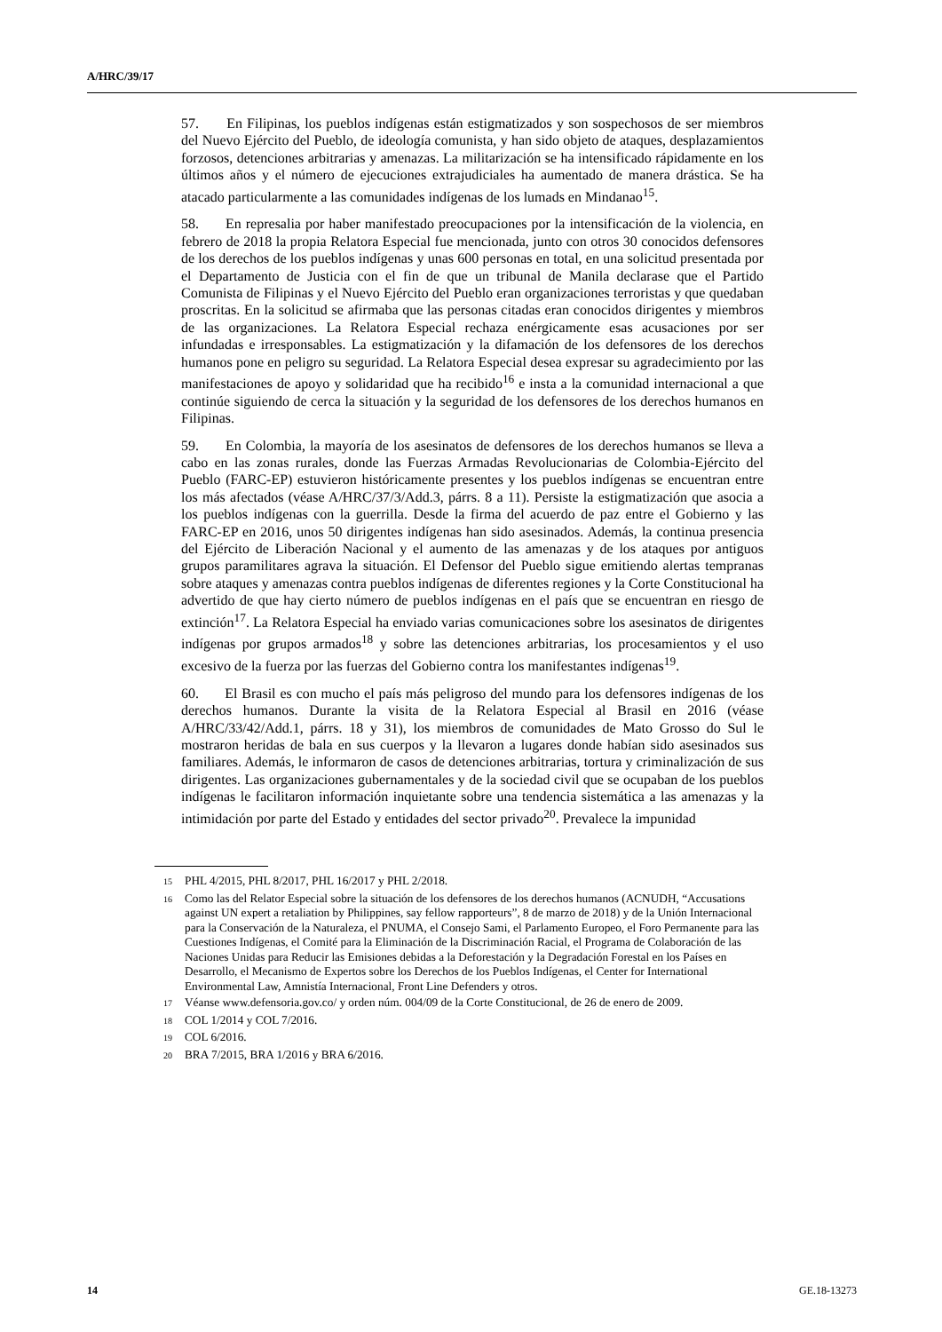A/HRC/39/17
57. En Filipinas, los pueblos indígenas están estigmatizados y son sospechosos de ser miembros del Nuevo Ejército del Pueblo, de ideología comunista, y han sido objeto de ataques, desplazamientos forzosos, detenciones arbitrarias y amenazas. La militarización se ha intensificado rápidamente en los últimos años y el número de ejecuciones extrajudiciales ha aumentado de manera drástica. Se ha atacado particularmente a las comunidades indígenas de los lumads en Mindanao<sup>15</sup>.
58. En represalia por haber manifestado preocupaciones por la intensificación de la violencia, en febrero de 2018 la propia Relatora Especial fue mencionada, junto con otros 30 conocidos defensores de los derechos de los pueblos indígenas y unas 600 personas en total, en una solicitud presentada por el Departamento de Justicia con el fin de que un tribunal de Manila declarase que el Partido Comunista de Filipinas y el Nuevo Ejército del Pueblo eran organizaciones terroristas y que quedaban proscritas. En la solicitud se afirmaba que las personas citadas eran conocidos dirigentes y miembros de las organizaciones. La Relatora Especial rechaza enérgicamente esas acusaciones por ser infundadas e irresponsables. La estigmatización y la difamación de los defensores de los derechos humanos pone en peligro su seguridad. La Relatora Especial desea expresar su agradecimiento por las manifestaciones de apoyo y solidaridad que ha recibido<sup>16</sup> e insta a la comunidad internacional a que continúe siguiendo de cerca la situación y la seguridad de los defensores de los derechos humanos en Filipinas.
59. En Colombia, la mayoría de los asesinatos de defensores de los derechos humanos se lleva a cabo en las zonas rurales, donde las Fuerzas Armadas Revolucionarias de Colombia-Ejército del Pueblo (FARC-EP) estuvieron históricamente presentes y los pueblos indígenas se encuentran entre los más afectados (véase A/HRC/37/3/Add.3, párrs. 8 a 11). Persiste la estigmatización que asocia a los pueblos indígenas con la guerrilla. Desde la firma del acuerdo de paz entre el Gobierno y las FARC-EP en 2016, unos 50 dirigentes indígenas han sido asesinados. Además, la continua presencia del Ejército de Liberación Nacional y el aumento de las amenazas y de los ataques por antiguos grupos paramilitares agrava la situación. El Defensor del Pueblo sigue emitiendo alertas tempranas sobre ataques y amenazas contra pueblos indígenas de diferentes regiones y la Corte Constitucional ha advertido de que hay cierto número de pueblos indígenas en el país que se encuentran en riesgo de extinción<sup>17</sup>. La Relatora Especial ha enviado varias comunicaciones sobre los asesinatos de dirigentes indígenas por grupos armados<sup>18</sup> y sobre las detenciones arbitrarias, los procesamientos y el uso excesivo de la fuerza por las fuerzas del Gobierno contra los manifestantes indígenas<sup>19</sup>.
60. El Brasil es con mucho el país más peligroso del mundo para los defensores indígenas de los derechos humanos. Durante la visita de la Relatora Especial al Brasil en 2016 (véase A/HRC/33/42/Add.1, párrs. 18 y 31), los miembros de comunidades de Mato Grosso do Sul le mostraron heridas de bala en sus cuerpos y la llevaron a lugares donde habían sido asesinados sus familiares. Además, le informaron de casos de detenciones arbitrarias, tortura y criminalización de sus dirigentes. Las organizaciones gubernamentales y de la sociedad civil que se ocupaban de los pueblos indígenas le facilitaron información inquietante sobre una tendencia sistemática a las amenazas y la intimidación por parte del Estado y entidades del sector privado<sup>20</sup>. Prevalece la impunidad
15 PHL 4/2015, PHL 8/2017, PHL 16/2017 y PHL 2/2018.
16 Como las del Relator Especial sobre la situación de los defensores de los derechos humanos (ACNUDH, “Accusations against UN expert a retaliation by Philippines, say fellow rapporteurs”, 8 de marzo de 2018) y de la Unión Internacional para la Conservación de la Naturaleza, el PNUMA, el Consejo Sami, el Parlamento Europeo, el Foro Permanente para las Cuestiones Indígenas, el Comité para la Eliminación de la Discriminación Racial, el Programa de Colaboración de las Naciones Unidas para Reducir las Emisiones debidas a la Deforestación y la Degradación Forestal en los Países en Desarrollo, el Mecanismo de Expertos sobre los Derechos de los Pueblos Indígenas, el Center for International Environmental Law, Amnistía Internacional, Front Line Defenders y otros.
17 Véanse www.defensoria.gov.co/ y orden núm. 004/09 de la Corte Constitucional, de 26 de enero de 2009.
18 COL 1/2014 y COL 7/2016.
19 COL 6/2016.
20 BRA 7/2015, BRA 1/2016 y BRA 6/2016.
14 GE.18-13273